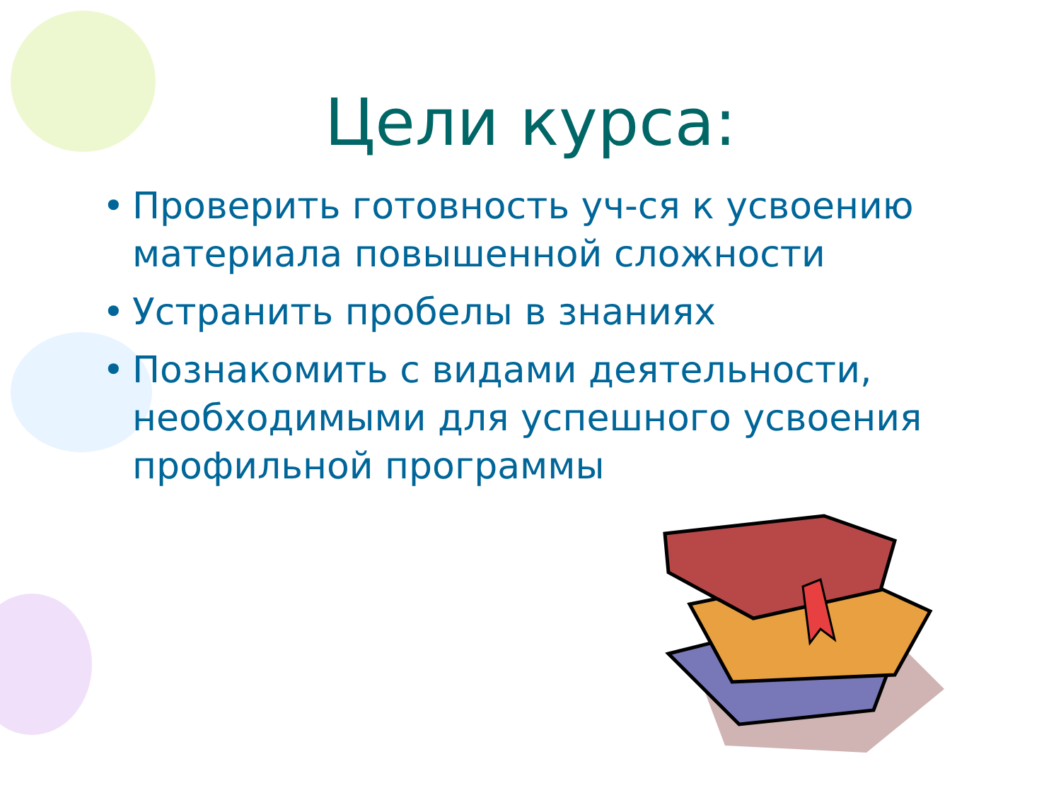Цели курса:
• Проверить готовность уч-ся к усвоению материала повышенной сложности
• Устранить пробелы в знаниях
• Познакомить с видами деятельности, необходимыми для успешного усвоения профильной программы